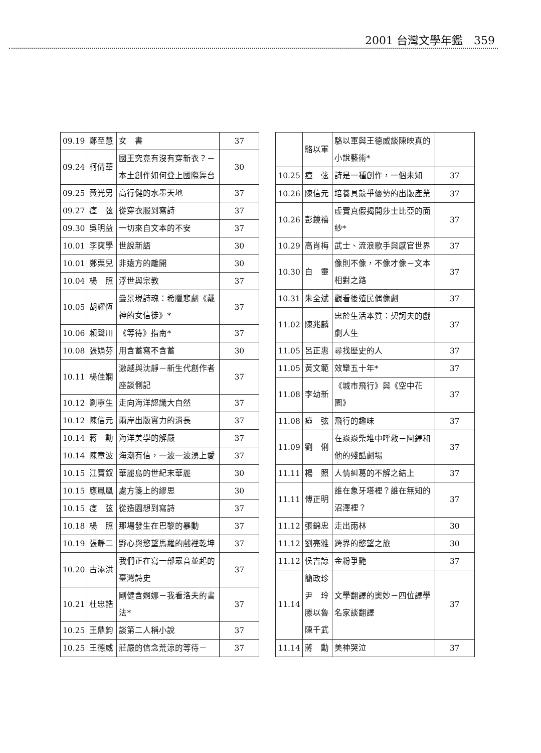2001 台灣文學年鑑　359
| 09.19 | 鄭至慧 | 女 書 | 37 |
| 09.24 | 柯倩華 | 國王究竟有沒有穿新衣？－本土創作如何登上國際舞台 | 30 |
| 09.25 | 黃光男 | 高行健的水墨天地 | 37 |
| 09.27 | 瘂 弦 | 從穿衣服到寫詩 | 37 |
| 09.30 | 吳明益 | 一切來自文本的不安 | 37 |
| 10.01 | 李奭學 | 世說新語 | 30 |
| 10.01 | 鄭栗兒 | 非遠方的離開 | 30 |
| 10.04 | 楊 照 | 浮世與宗教 | 37 |
| 10.05 | 胡耀恆 | 疊景現詩魂：希臘悲劇《戴神的女信徒》* | 37 |
| 10.06 | 賴聲川 | 《等待》指南* | 37 |
| 10.08 | 張娟芬 | 用含蓄寫不含蓄 | 30 |
| 10.11 | 楊佳嫻 | 激越與沈靜－新生代創作者座談側記 | 37 |
| 10.12 | 劉寧生 | 走向海洋認識大自然 | 37 |
| 10.12 | 陳信元 | 兩岸出版實力的消長 | 37 |
| 10.14 | 蔣 勳 | 海洋美學的解嚴 | 37 |
| 10.14 | 陳章波 | 海潮有信，一波一波湧上愛 | 37 |
| 10.15 | 江寶釵 | 華麗島的世紀末華麗 | 30 |
| 10.15 | 應鳳凰 | 處方箋上的繆思 | 30 |
| 10.15 | 瘂 弦 | 從造園想到寫詩 | 37 |
| 10.18 | 楊 照 | 那場發生在巴黎的暴動 | 37 |
| 10.19 | 張靜二 | 野心與慾望馬羅的戲裡乾坤 | 37 |
| 10.20 | 古添洪 | 我們正在寫一部眾音並起的臺灣詩史 | 37 |
| 10.21 | 杜忠誥 | 剛健含婀娜－我看洛夫的書法* | 37 |
| 10.25 | 王鼎鈞 | 談第二人稱小說 | 37 |
| 10.25 | 王德威 | 莊嚴的信念荒涼的等待－ | 37 |
| | 駱以軍 | 駱以軍與王德威談陳映真的小說藝術* | |
| 10.25 | 瘂 弦 | 詩是一種創作，一個未知 | 37 |
| 10.26 | 陳信元 | 培養具競爭優勢的出版產業 | 37 |
| 10.26 | 彭鏡禧 | 虛實真假揭開莎士比亞的面紗* | 37 |
| 10.29 | 高肖梅 | 武士、流浪歌手與感官世界 | 37 |
| 10.30 | 白 靈 | 像則不像，不像才像－文本相對之路 | 37 |
| 10.31 | 朱全斌 | 觀看後殖民偶像劇 | 37 |
| 11.02 | 陳兆麟 | 忠於生活本質：契訶夫的戲劇人生 | 37 |
| 11.05 | 呂正惠 | 尋找歷史的人 | 37 |
| 11.05 | 黃文範 | 效犫五十年* | 37 |
| 11.08 | 李幼新 | 《城市飛行》與《空中花園》 | 37 |
| 11.08 | 瘂 弦 | 飛行的趣味 | 37 |
| 11.09 | 劉 俐 | 在焱焱柴堆中呼救－阿鐸和他的殘酷劇場 | 37 |
| 11.11 | 楊 照 | 人情糾葛的不解之結上 | 37 |
| 11.11 | 傅正明 | 誰在象牙塔裡？誰在無知的沼澤裡？ | 37 |
| 11.12 | 張錦忠 | 走出雨林 | 30 |
| 11.12 | 劉亮雅 | 跨界的慾望之旅 | 30 |
| 11.12 | 侯吉諒 | 金粉爭艷 | 37 |
| 11.14 | 簡政珍 尹 玲 滕以魯 陳千武 | 文學翻譯的奧妙－四位譯學名家談翻譯 | 37 |
| 11.14 | 蔣 勳 | 美神哭泣 | 37 |